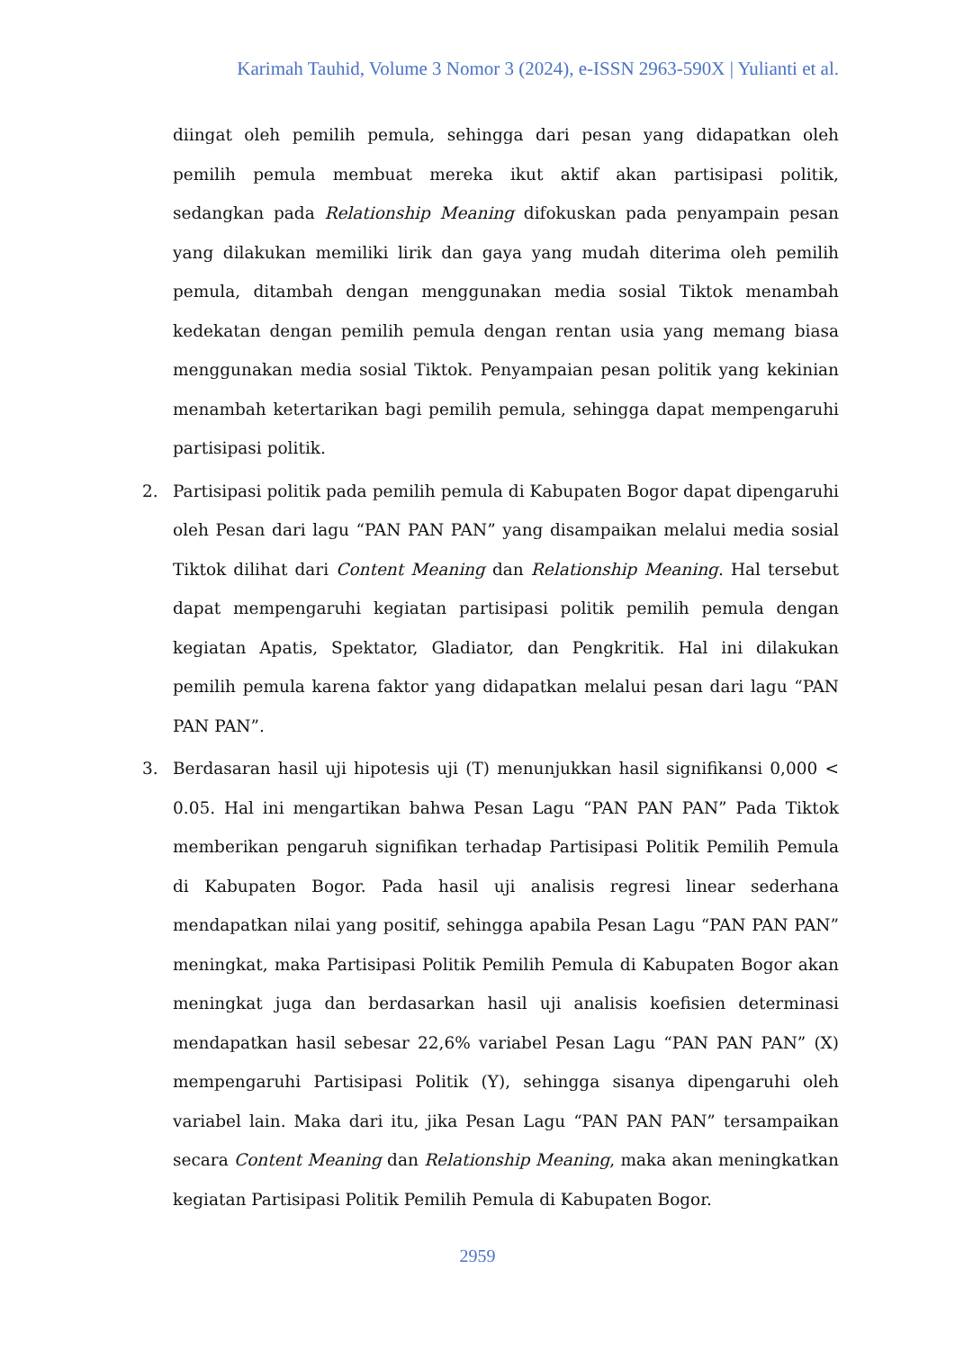Karimah Tauhid, Volume 3 Nomor 3 (2024), e-ISSN 2963-590X | Yulianti et al.
diingat oleh pemilih pemula, sehingga dari pesan yang didapatkan oleh pemilih pemula membuat mereka ikut aktif akan partisipasi politik, sedangkan pada Relationship Meaning difokuskan pada penyampain pesan yang dilakukan memiliki lirik dan gaya yang mudah diterima oleh pemilih pemula, ditambah dengan menggunakan media sosial Tiktok menambah kedekatan dengan pemilih pemula dengan rentan usia yang memang biasa menggunakan media sosial Tiktok. Penyampaian pesan politik yang kekinian menambah ketertarikan bagi pemilih pemula, sehingga dapat mempengaruhi partisipasi politik.
2. Partisipasi politik pada pemilih pemula di Kabupaten Bogor dapat dipengaruhi oleh Pesan dari lagu “PAN PAN PAN” yang disampaikan melalui media sosial Tiktok dilihat dari Content Meaning dan Relationship Meaning. Hal tersebut dapat mempengaruhi kegiatan partisipasi politik pemilih pemula dengan kegiatan Apatis, Spektator, Gladiator, dan Pengkritik. Hal ini dilakukan pemilih pemula karena faktor yang didapatkan melalui pesan dari lagu “PAN PAN PAN”.
3. Berdasaran hasil uji hipotesis uji (T) menunjukkan hasil signifikansi 0,000 < 0.05. Hal ini mengartikan bahwa Pesan Lagu “PAN PAN PAN” Pada Tiktok memberikan pengaruh signifikan terhadap Partisipasi Politik Pemilih Pemula di Kabupaten Bogor. Pada hasil uji analisis regresi linear sederhana mendapatkan nilai yang positif, sehingga apabila Pesan Lagu “PAN PAN PAN” meningkat, maka Partisipasi Politik Pemilih Pemula di Kabupaten Bogor akan meningkat juga dan berdasarkan hasil uji analisis koefisien determinasi mendapatkan hasil sebesar 22,6% variabel Pesan Lagu “PAN PAN PAN” (X) mempengaruhi Partisipasi Politik (Y), sehingga sisanya dipengaruhi oleh variabel lain. Maka dari itu, jika Pesan Lagu “PAN PAN PAN” tersampaikan secara Content Meaning dan Relationship Meaning, maka akan meningkatkan kegiatan Partisipasi Politik Pemilih Pemula di Kabupaten Bogor.
2959